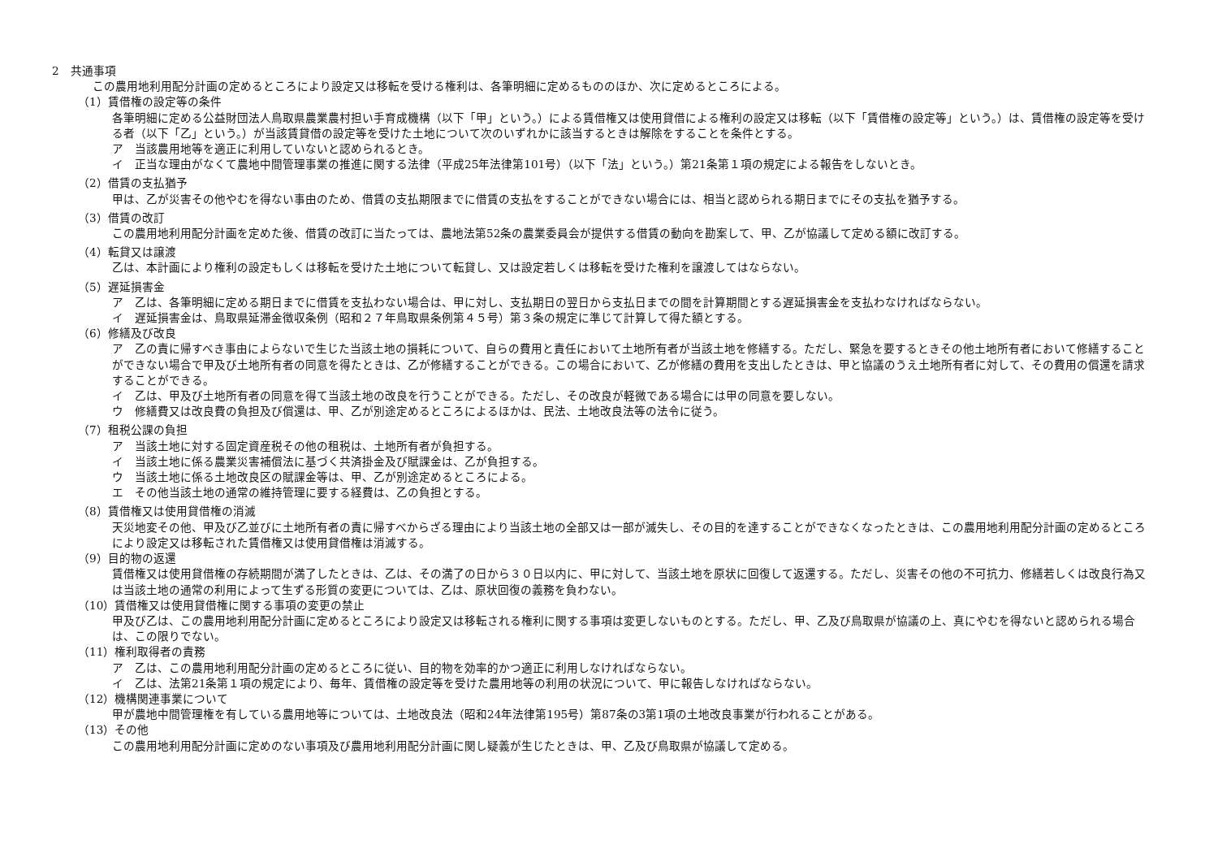2　共通事項
この農用地利用配分計画の定めるところにより設定又は移転を受ける権利は、各筆明細に定めるもののほか、次に定めるところによる。
（1）賃借権の設定等の条件
各筆明細に定める公益財団法人鳥取県農業農村担い手育成機構（以下「甲」という。）による賃借権又は使用貸借による権利の設定又は移転（以下「賃借権の設定等」という。）は、賃借権の設定等を受ける者（以下「乙」という。）が当該賃貸借の設定等を受けた土地について次のいずれかに該当するときは解除をすることを条件とする。
ア　当該農用地等を適正に利用していないと認められるとき。
イ　正当な理由がなくて農地中間管理事業の推進に関する法律（平成25年法律第101号）（以下「法」という。）第21条第１項の規定による報告をしないとき。
（2）借賃の支払猶予
甲は、乙が災害その他やむを得ない事由のため、借賃の支払期限までに借賃の支払をすることができない場合には、相当と認められる期日までにその支払を猶予する。
（3）借賃の改訂
この農用地利用配分計画を定めた後、借賃の改訂に当たっては、農地法第52条の農業委員会が提供する借賃の動向を勘案して、甲、乙が協議して定める額に改訂する。
（4）転貸又は譲渡
乙は、本計画により権利の設定もしくは移転を受けた土地について転貸し、又は設定若しくは移転を受けた権利を譲渡してはならない。
（5）遅延損害金
ア　乙は、各筆明細に定める期日までに借賃を支払わない場合は、甲に対し、支払期日の翌日から支払日までの間を計算期間とする遅延損害金を支払わなければならない。
イ　遅延損害金は、鳥取県延滞金徴収条例（昭和２７年鳥取県条例第４５号）第３条の規定に準じて計算して得た額とする。
（6）修繕及び改良
ア　乙の責に帰すべき事由によらないで生じた当該土地の損耗について、自らの費用と責任において土地所有者が当該土地を修繕する。ただし、緊急を要するときその他土地所有者において修繕することができない場合で甲及び土地所有者の同意を得たときは、乙が修繕することができる。この場合において、乙が修繕の費用を支出したときは、甲と協議のうえ土地所有者に対して、その費用の償還を請求することができる。
イ　乙は、甲及び土地所有者の同意を得て当該土地の改良を行うことができる。ただし、その改良が軽微である場合には甲の同意を要しない。
ウ　修繕費又は改良費の負担及び償還は、甲、乙が別途定めるところによるほかは、民法、土地改良法等の法令に従う。
（7）租税公課の負担
ア　当該土地に対する固定資産税その他の租税は、土地所有者が負担する。
イ　当該土地に係る農業災害補償法に基づく共済掛金及び賦課金は、乙が負担する。
ウ　当該土地に係る土地改良区の賦課金等は、甲、乙が別途定めるところによる。
エ　その他当該土地の通常の維持管理に要する経費は、乙の負担とする。
（8）賃借権又は使用貸借権の消滅
天災地変その他、甲及び乙並びに土地所有者の責に帰すべからざる理由により当該土地の全部又は一部が滅失し、その目的を達することができなくなったときは、この農用地利用配分計画の定めるところにより設定又は移転された賃借権又は使用貸借権は消滅する。
（9）目的物の返還
賃借権又は使用貸借権の存続期間が満了したときは、乙は、その満了の日から３０日以内に、甲に対して、当該土地を原状に回復して返還する。ただし、災害その他の不可抗力、修繕若しくは改良行為又は当該土地の通常の利用によって生ずる形質の変更については、乙は、原状回復の義務を負わない。
（10）賃借権又は使用貸借権に関する事項の変更の禁止
甲及び乙は、この農用地利用配分計画に定めるところにより設定又は移転される権利に関する事項は変更しないものとする。ただし、甲、乙及び鳥取県が協議の上、真にやむを得ないと認められる場合は、この限りでない。
（11）権利取得者の責務
ア　乙は、この農用地利用配分計画の定めるところに従い、目的物を効率的かつ適正に利用しなければならない。
イ　乙は、法第21条第１項の規定により、毎年、賃借権の設定等を受けた農用地等の利用の状況について、甲に報告しなければならない。
（12）機構関連事業について
甲が農地中間管理権を有している農用地等については、土地改良法（昭和24年法律第195号）第87条の3第1項の土地改良事業が行われることがある。
（13）その他
この農用地利用配分計画に定めのない事項及び農用地利用配分計画に関し疑義が生じたときは、甲、乙及び鳥取県が協議して定める。